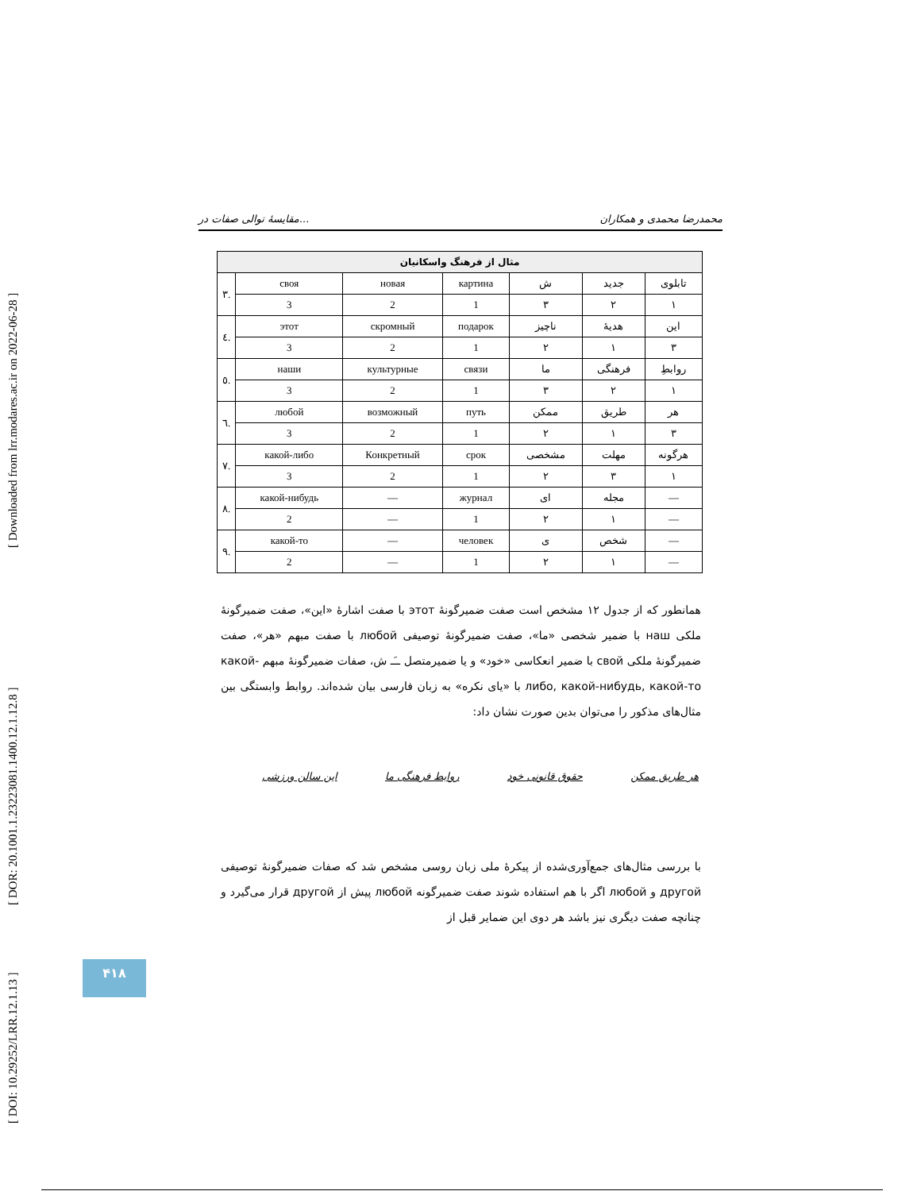[ Downloaded from lrr.modares.ac.ir on 2022-06-28 ]
[ DOR: 20.1001.1.23223081.1400.12.1.12.8 ]
[ DOI: 10.29252/LRR.12.1.13 ]
مقایسهٔ توالی صفات در... محمدرضا محمدی و همکاران
| مثال از فرهنگ واسکانیان | | | | | | |
| --- | --- | --- | --- | --- | --- | --- |
| تابلوی | جدید | ش | картина | новая | своя | .۳ |
| ۱ | ۲ | ۳ | 1 | 2 | 3 | |
| این | هدیهٔ | ناچیز | подарок | скромный | этот | .٤ |
| ۳ | ۱ | ۲ | 1 | 2 | 3 | |
| روابطِ | فرهنگی | ما | связи | культурные | наши | .٥ |
| ۱ | ۲ | ۳ | 1 | 2 | 3 | |
| هر | طریق | ممکن | путь | возможный | любой | .٦ |
| ۳ | ۱ | ۲ | 1 | 2 | 3 | |
| هرگونه | مهلت | مشخصی | срок | Конкретный | какой-либо | .٧ |
| ۱ | ۳ | ۲ | 1 | 2 | 3 | |
| — | مجله | ای | журнал | — | какой-нибудь | .٨ |
| — | ۱ | ۲ | 1 | — | 2 | |
| — | شخص | ی | человек | — | какой-то | .٩ |
| — | ۱ | ۲ | 1 | — | 2 | |
همانطور که از جدول ۱۲ مشخص است صفت ضمیرگونهٔ этот با صفت اشارهٔ «این»، صفت ضمیرگونهٔ ملکی наш با ضمیر شخصی «ما»، صفت ضمیرگونهٔ توصیفی любой با صفت مبهم «هر»، صفت ضمیرگونهٔ ملکی свой با ضمیر انعکاسی «خود» و یا ضمیرمتصل ــَـ ش، صفات ضمیرگونهٔ مبهم какой-либо, какой-нибудь, какой-то با «یای نکره» به زبان فارسی بیان شده‌اند. روابط وابستگی بین مثال‌های مذکور را می‌توان بدین صورت نشان داد:
هر طریق ممکن حقوق قانونی خود روابط فرهنگی ما این سالن ورزشی
با بررسی مثال‌های جمع‌آوری‌شده از پیکرهٔ ملی زبان روسی مشخص شد که صفات ضمیرگونهٔ توصیفی другой و любой اگر با هم استفاده شوند صفت ضمیرگونه любой پیش از другой قرار می‌گیرد و چنانچه صفت دیگری نیز باشد هر دوی این ضمایر قبل از
۴۱۸